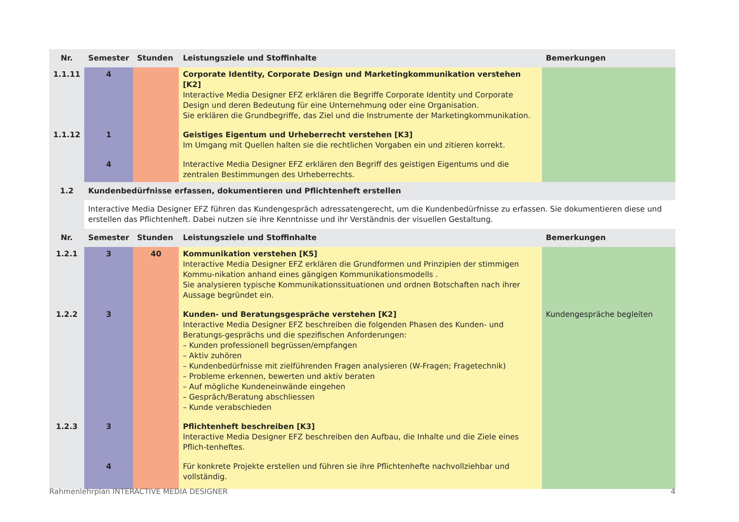| Nr. | Semester | Stunden | Leistungsziele und Stoffinhalte | Bemerkungen |
| --- | --- | --- | --- | --- |
| 1.1.11 | 4 | | Corporate Identity, Corporate Design und Marketingkommunikation verstehen [K2] Interactive Media Designer EFZ erklären die Begriffe Corporate Identity und Corporate Design und deren Bedeutung für eine Unternehmung oder eine Organisation. Sie erklären die Grundbegriffe, das Ziel und die Instrumente der Marketingkommunikation. | |
| 1.1.12 | 1 | | Geistiges Eigentum und Urheberrecht verstehen [K3] Im Umgang mit Quellen halten sie die rechtlichen Vorgaben ein und zitieren korrekt. | |
| | 4 | | Interactive Media Designer EFZ erklären den Begriff des geistigen Eigentums und die zentralen Bestimmungen des Urheberrechts. | |
| 1.2 | Kundenbedürfnisse erfassen, dokumentieren und Pflichtenheft erstellen | | | |
| | Interactive Media Designer EFZ führen das Kundengespräch adressatengerecht, um die Kundenbedürfnisse zu erfassen. Sie dokumentieren diese und erstellen das Pflichtenheft. Dabei nutzen sie ihre Kenntnisse und ihr Verständnis der visuellen Gestaltung. | | | |
| Nr. | Semester | Stunden | Leistungsziele und Stoffinhalte | Bemerkungen |
| 1.2.1 | 3 | 40 | Kommunikation verstehen [K5] Interactive Media Designer EFZ erklären die Grundformen und Prinzipien der stimmigen Kommu-nikation anhand eines gängigen Kommunikationsmodells . Sie analysieren typische Kommunikationssituationen und ordnen Botschaften nach ihrer Aussage begründet ein. | |
| 1.2.2 | 3 | | Kunden- und Beratungsgespräche verstehen [K2] Interactive Media Designer EFZ beschreiben die folgenden Phasen des Kunden- und Beratungs-gesprächs und die spezifischen Anforderungen: – Kunden professionell begrüssen/empfangen – Aktiv zuhören – Kundenbedürfnisse mit zielführenden Fragen analysieren (W-Fragen; Fragetechnik) – Probleme erkennen, bewerten und aktiv beraten – Auf mögliche Kundeneinwände eingehen – Gespräch/Beratung abschliessen – Kunde verabschieden | Kundengespräche begleiten |
| 1.2.3 | 3 | | Pflichtenheft beschreiben [K3] Interactive Media Designer EFZ beschreiben den Aufbau, die Inhalte und die Ziele eines Pflich-tenheftes. | |
| | 4 | | Für konkrete Projekte erstellen und führen sie ihre Pflichtenhefte nachvollziehbar und vollständig. | |
Rahmenlehrplan INTERACTIVE MEDIA DESIGNER 4